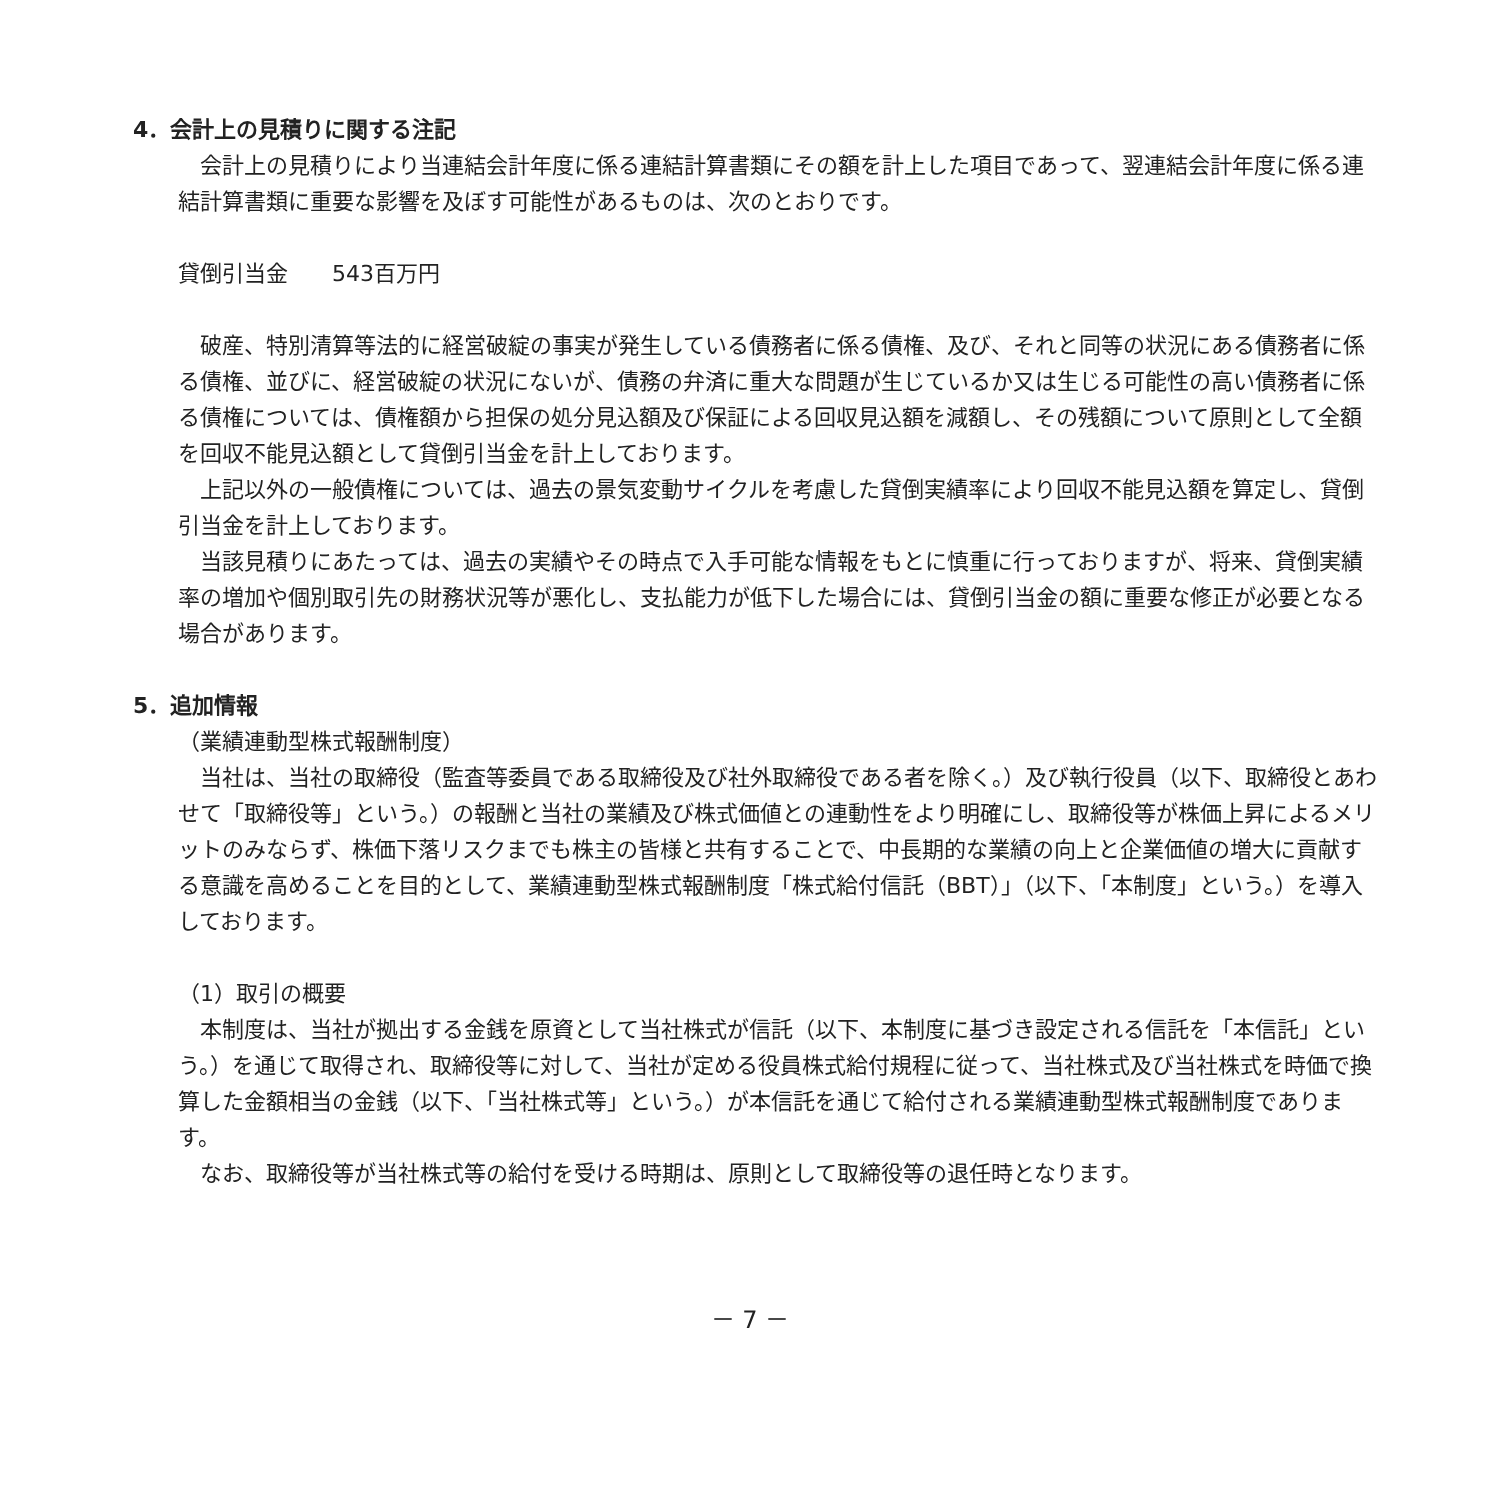4．会計上の見積りに関する注記
　会計上の見積りにより当連結会計年度に係る連結計算書類にその額を計上した項目であって、翌連結会計年度に係る連結計算書類に重要な影響を及ぼす可能性があるものは、次のとおりです。
貸倒引当金　　543百万円
　破産、特別清算等法的に経営破綻の事実が発生している債務者に係る債権、及び、それと同等の状況にある債務者に係る債権、並びに、経営破綻の状況にないが、債務の弁済に重大な問題が生じているか又は生じる可能性の高い債務者に係る債権については、債権額から担保の処分見込額及び保証による回収見込額を減額し、その残額について原則として全額を回収不能見込額として貸倒引当金を計上しております。
　上記以外の一般債権については、過去の景気変動サイクルを考慮した貸倒実績率により回収不能見込額を算定し、貸倒引当金を計上しております。
　当該見積りにあたっては、過去の実績やその時点で入手可能な情報をもとに慎重に行っておりますが、将来、貸倒実績率の増加や個別取引先の財務状況等が悪化し、支払能力が低下した場合には、貸倒引当金の額に重要な修正が必要となる場合があります。
5．追加情報
（業績連動型株式報酬制度）
　当社は、当社の取締役（監査等委員である取締役及び社外取締役である者を除く。）及び執行役員（以下、取締役とあわせて「取締役等」という。）の報酬と当社の業績及び株式価値との連動性をより明確にし、取締役等が株価上昇によるメリットのみならず、株価下落リスクまでも株主の皆様と共有することで、中長期的な業績の向上と企業価値の増大に貢献する意識を高めることを目的として、業績連動型株式報酬制度「株式給付信託（BBT）」（以下、「本制度」という。）を導入しております。
（1）取引の概要
　本制度は、当社が拠出する金銭を原資として当社株式が信託（以下、本制度に基づき設定される信託を「本信託」という。）を通じて取得され、取締役等に対して、当社が定める役員株式給付規程に従って、当社株式及び当社株式を時価で換算した金額相当の金銭（以下、「当社株式等」という。）が本信託を通じて給付される業績連動型株式報酬制度であります。
　なお、取締役等が当社株式等の給付を受ける時期は、原則として取締役等の退任時となります。
－ 7 －